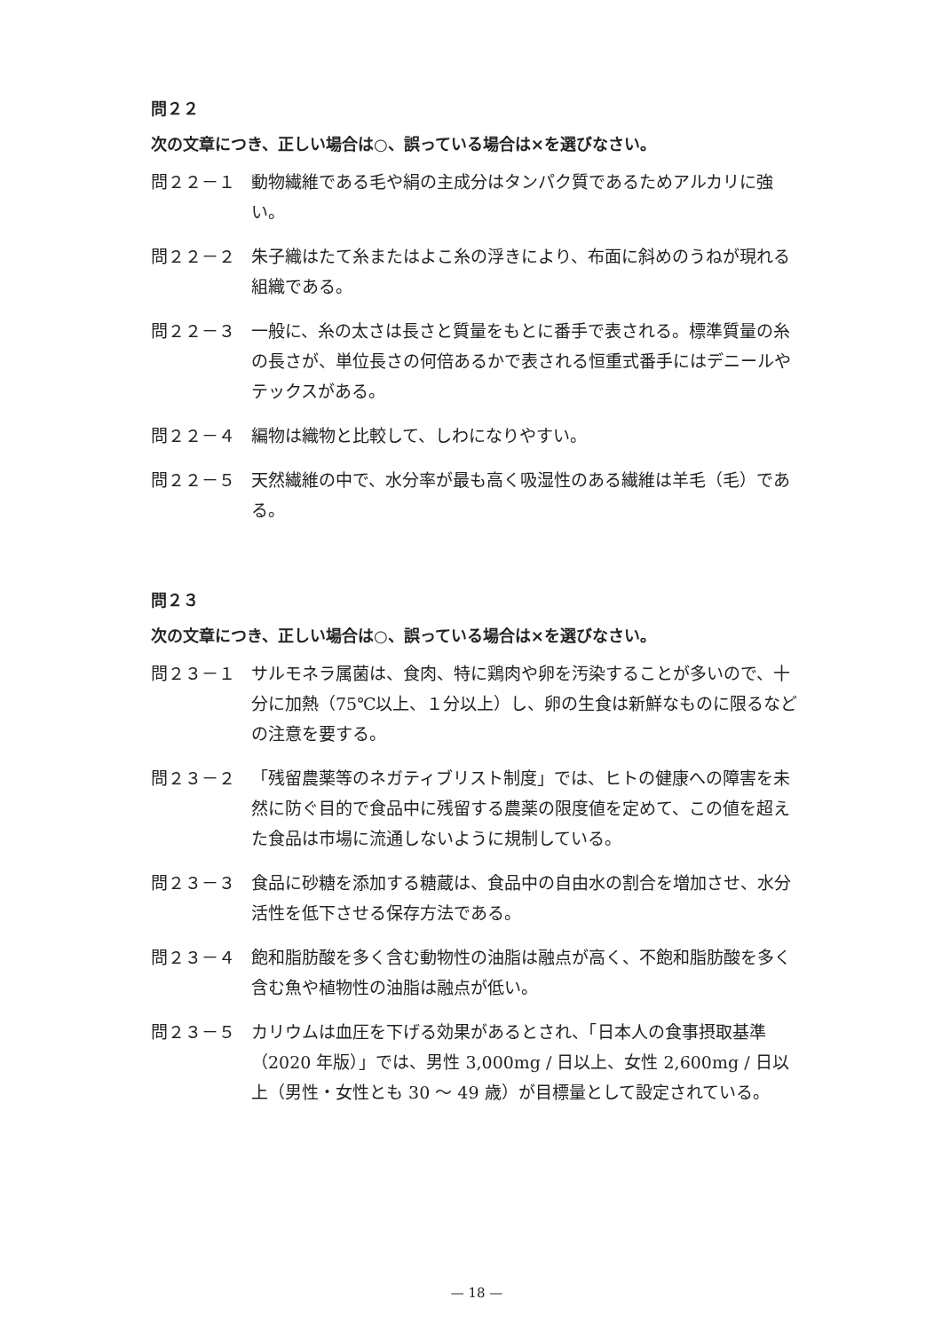問２２
次の文章につき、正しい場合は○、誤っている場合は×を選びなさい。
問２２－１ 動物繊維である毛や絹の主成分はタンパク質であるためアルカリに強い。
問２２－２ 朱子織はたて糸またはよこ糸の浮きにより、布面に斜めのうねが現れる組織である。
問２２－３ 一般に、糸の太さは長さと質量をもとに番手で表される。標準質量の糸の長さが、単位長さの何倍あるかで表される恒重式番手にはデニールやテックスがある。
問２２－４ 編物は織物と比較して、しわになりやすい。
問２２－５ 天然繊維の中で、水分率が最も高く吸湿性のある繊維は羊毛（毛）である。
問２３
次の文章につき、正しい場合は○、誤っている場合は×を選びなさい。
問２３－１ サルモネラ属菌は、食肉、特に鶏肉や卵を汚染することが多いので、十分に加熱（75℃以上、１分以上）し、卵の生食は新鮮なものに限るなどの注意を要する。
問２３－２ 「残留農薬等のネガティブリスト制度」では、ヒトの健康への障害を未然に防ぐ目的で食品中に残留する農薬の限度値を定めて、この値を超えた食品は市場に流通しないように規制している。
問２３－３ 食品に砂糖を添加する糖蔵は、食品中の自由水の割合を増加させ、水分活性を低下させる保存方法である。
問２３－４ 飽和脂肪酸を多く含む動物性の油脂は融点が高く、不飽和脂肪酸を多く含む魚や植物性の油脂は融点が低い。
問２３－５ カリウムは血圧を下げる効果があるとされ、「日本人の食事摂取基準（2020 年版）」では、男性 3,000mg / 日以上、女性 2,600mg / 日以上（男性・女性とも 30 ～ 49 歳）が目標量として設定されている。
— 18 —